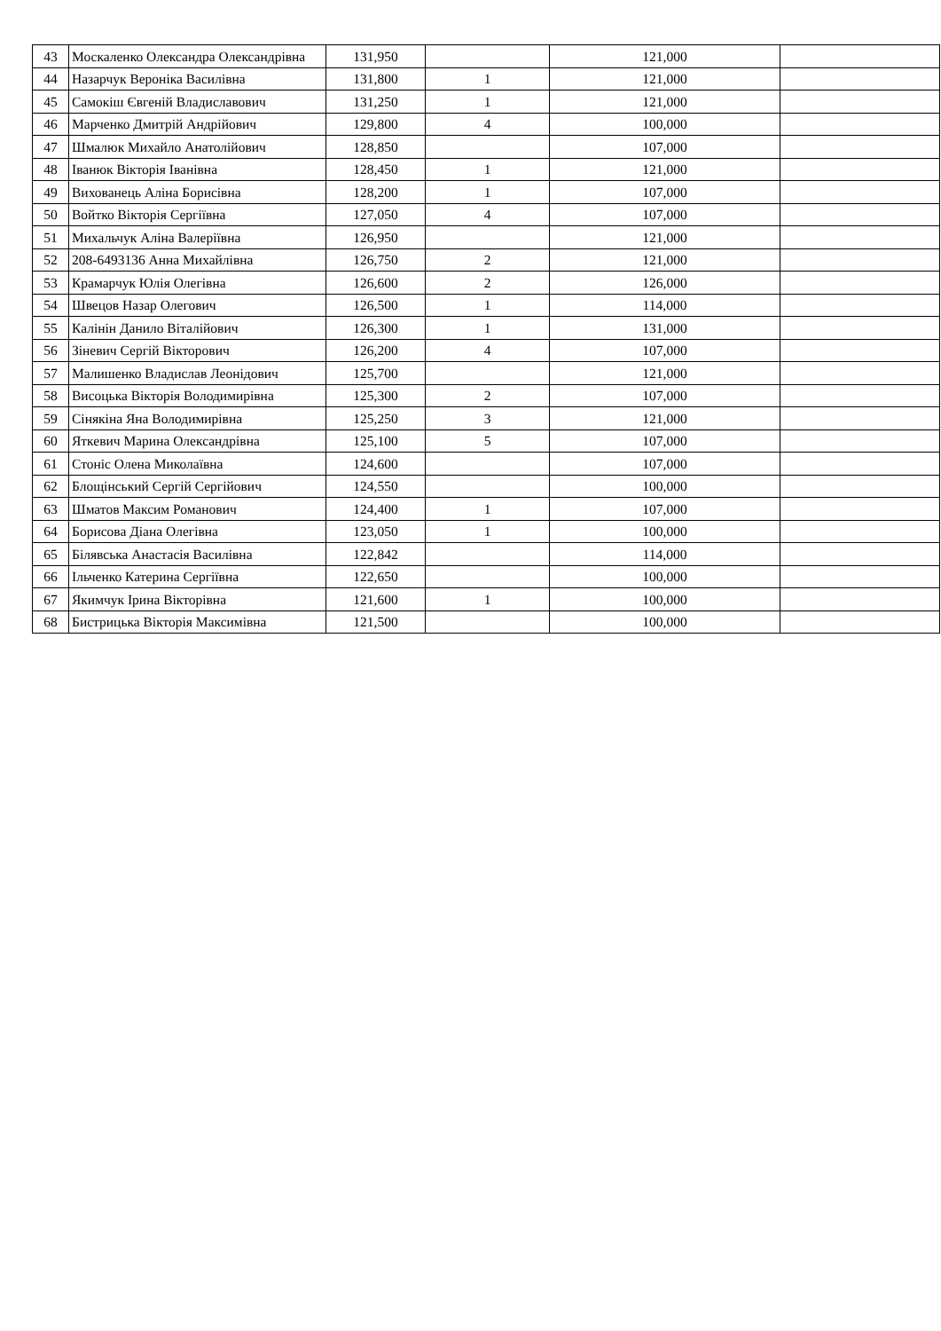| 43 | Москаленко Олександра Олександрівна | 131,950 | | 121,000 | |
| 44 | Назарчук Вероніка Василівна | 131,800 | 1 | 121,000 | |
| 45 | Самокіш Євгеній Владиславович | 131,250 | 1 | 121,000 | |
| 46 | Марченко Дмитрій Андрійович | 129,800 | 4 | 100,000 | |
| 47 | Шмалюк Михайло Анатолійович | 128,850 | | 107,000 | |
| 48 | Іванюк Вікторія Іванівна | 128,450 | 1 | 121,000 | |
| 49 | Вихованець Аліна Борисівна | 128,200 | 1 | 107,000 | |
| 50 | Войтко Вікторія Сергіївна | 127,050 | 4 | 107,000 | |
| 51 | Михальчук Аліна Валеріївна | 126,950 | | 121,000 | |
| 52 | 208-6493136 Анна Михайлівна | 126,750 | 2 | 121,000 | |
| 53 | Крамарчук Юлія Олегівна | 126,600 | 2 | 126,000 | |
| 54 | Швецов Назар Олегович | 126,500 | 1 | 114,000 | |
| 55 | Калінін Данило Віталійович | 126,300 | 1 | 131,000 | |
| 56 | Зіневич Сергій Вікторович | 126,200 | 4 | 107,000 | |
| 57 | Малишенко Владислав Леонідович | 125,700 | | 121,000 | |
| 58 | Висоцька Вікторія Володимирівна | 125,300 | 2 | 107,000 | |
| 59 | Сінякіна Яна Володимирівна | 125,250 | 3 | 121,000 | |
| 60 | Яткевич Марина Олександрівна | 125,100 | 5 | 107,000 | |
| 61 | Стоніс Олена Миколаївна | 124,600 | | 107,000 | |
| 62 | Блощінський Сергій Сергійович | 124,550 | | 100,000 | |
| 63 | Шматов Максим Романович | 124,400 | 1 | 107,000 | |
| 64 | Борисова Діана Олегівна | 123,050 | 1 | 100,000 | |
| 65 | Білявська Анастасія Василівна | 122,842 | | 114,000 | |
| 66 | Ільченко Катерина Сергіївна | 122,650 | | 100,000 | |
| 67 | Якимчук Ірина Вікторівна | 121,600 | 1 | 100,000 | |
| 68 | Бистрицька Вікторія Максимівна | 121,500 | | 100,000 | |